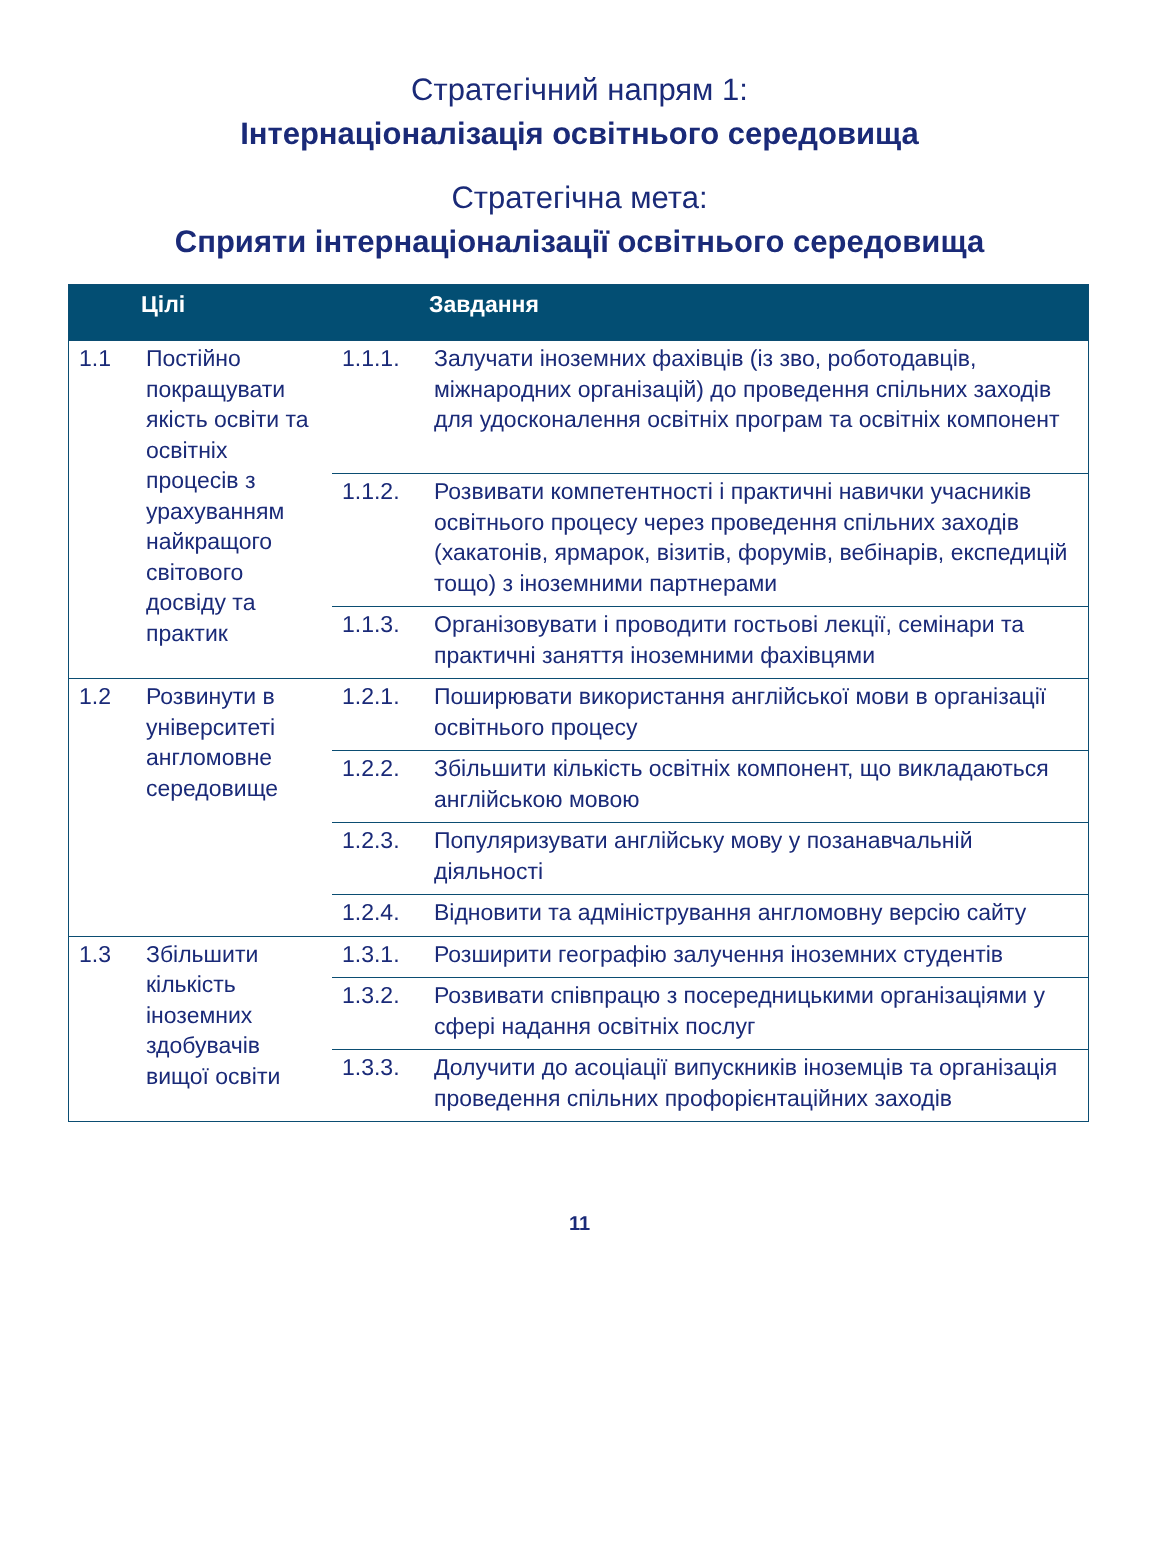Стратегічний напрям 1:
Інтернаціоналізація освітнього середовища
Стратегічна мета:
Сприяти інтернаціоналізації освітнього середовища
| | Цілі | | Завдання |
| --- | --- | --- | --- |
| 1.1 | Постійно покращувати якість освіти та освітніх процесів з урахуванням найкращого світового досвіду та практик | 1.1.1. | Залучати іноземних фахівців (із зво, роботодавців, міжнародних організацій) до проведення спільних заходів для удосконалення освітніх програм та освітніх компонент |
| | | 1.1.2. | Розвивати компетентності і практичні навички учасників освітнього процесу через проведення спільних заходів (хакатонів, ярмарок, візитів, форумів, вебінарів, експедицій тощо) з іноземними партнерами |
| | | 1.1.3. | Організовувати і проводити гостьові лекції, семінари та практичні заняття іноземними фахівцями |
| 1.2 | Розвинути в університеті англомовне середовище | 1.2.1. | Поширювати використання англійської мови в організації освітнього процесу |
| | | 1.2.2. | Збільшити кількість освітніх компонент, що викладаються англійською мовою |
| | | 1.2.3. | Популяризувати англійську мову у позанавчальній діяльності |
| | | 1.2.4. | Відновити та адміністрування англомовну версію сайту |
| 1.3 | Збільшити кількість іноземних здобувачів вищої освіти | 1.3.1. | Розширити географію залучення іноземних студентів |
| | | 1.3.2. | Розвивати співпрацю з посередницькими організаціями у сфері надання освітніх послуг |
| | | 1.3.3. | Долучити до асоціації випускників іноземців та організація проведення спільних профорієнтаційних заходів |
11